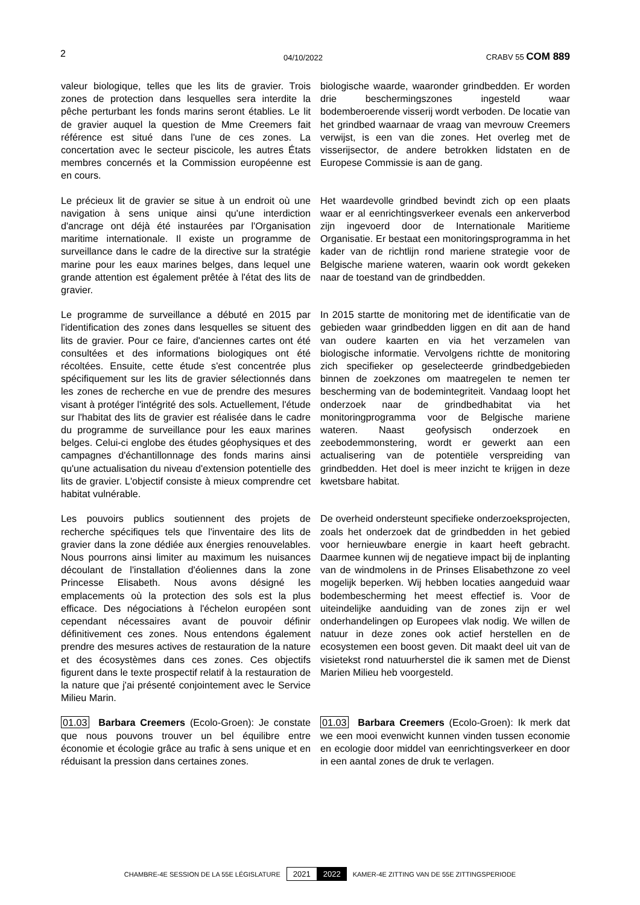2 04/10/2022 CRABV 55 COM 889
valeur biologique, telles que les lits de gravier. Trois zones de protection dans lesquelles sera interdite la pêche perturbant les fonds marins seront établies. Le lit de gravier auquel la question de Mme Creemers fait référence est situé dans l'une de ces zones. La concertation avec le secteur piscicole, les autres États membres concernés et la Commission européenne est en cours.
biologische waarde, waaronder grindbedden. Er worden drie beschermingszones ingesteld waar bodemberoerende visserij wordt verboden. De locatie van het grindbed waarnaar de vraag van mevrouw Creemers verwijst, is een van die zones. Het overleg met de visserijsector, de andere betrokken lidstaten en de Europese Commissie is aan de gang.
Le précieux lit de gravier se situe à un endroit où une navigation à sens unique ainsi qu'une interdiction d'ancrage ont déjà été instaurées par l'Organisation maritime internationale. Il existe un programme de surveillance dans le cadre de la directive sur la stratégie marine pour les eaux marines belges, dans lequel une grande attention est également prêtée à l'état des lits de gravier.
Het waardevolle grindbed bevindt zich op een plaats waar er al eenrichtingsverkeer evenals een ankerverbod zijn ingevoerd door de Internationale Maritieme Organisatie. Er bestaat een monitoringsprogramma in het kader van de richtlijn rond mariene strategie voor de Belgische mariene wateren, waarin ook wordt gekeken naar de toestand van de grindbedden.
Le programme de surveillance a débuté en 2015 par l'identification des zones dans lesquelles se situent des lits de gravier. Pour ce faire, d'anciennes cartes ont été consultées et des informations biologiques ont été récoltées. Ensuite, cette étude s'est concentrée plus spécifiquement sur les lits de gravier sélectionnés dans les zones de recherche en vue de prendre des mesures visant à protéger l'intégrité des sols. Actuellement, l'étude sur l'habitat des lits de gravier est réalisée dans le cadre du programme de surveillance pour les eaux marines belges. Celui-ci englobe des études géophysiques et des campagnes d'échantillonnage des fonds marins ainsi qu'une actualisation du niveau d'extension potentielle des lits de gravier. L'objectif consiste à mieux comprendre cet habitat vulnérable.
In 2015 startte de monitoring met de identificatie van de gebieden waar grindbedden liggen en dit aan de hand van oudere kaarten en via het verzamelen van biologische informatie. Vervolgens richtte de monitoring zich specifieker op geselecteerde grindbedgebieden binnen de zoekzones om maatregelen te nemen ter bescherming van de bodemintegriteit. Vandaag loopt het onderzoek naar de grindbedhabitat via het monitoringprogramma voor de Belgische mariene wateren. Naast geofysisch onderzoek en zeebodemmonstering, wordt er gewerkt aan een actualisering van de potentiële verspreiding van grindbedden. Het doel is meer inzicht te krijgen in deze kwetsbare habitat.
Les pouvoirs publics soutiennent des projets de recherche spécifiques tels que l'inventaire des lits de gravier dans la zone dédiée aux énergies renouvelables. Nous pourrons ainsi limiter au maximum les nuisances découlant de l'installation d'éoliennes dans la zone Princesse Elisabeth. Nous avons désigné les emplacements où la protection des sols est la plus efficace. Des négociations à l'échelon européen sont cependant nécessaires avant de pouvoir définir définitivement ces zones. Nous entendons également prendre des mesures actives de restauration de la nature et des écosystèmes dans ces zones. Ces objectifs figurent dans le texte prospectif relatif à la restauration de la nature que j'ai présenté conjointement avec le Service Milieu Marin.
De overheid ondersteunt specifieke onderzoeksprojecten, zoals het onderzoek dat de grindbedden in het gebied voor hernieuwbare energie in kaart heeft gebracht. Daarmee kunnen wij de negatieve impact bij de inplanting van de windmolens in de Prinses Elisabethzone zo veel mogelijk beperken. Wij hebben locaties aangeduid waar bodembescherming het meest effectief is. Voor de uiteindelijke aanduiding van de zones zijn er wel onderhandelingen op Europees vlak nodig. We willen de natuur in deze zones ook actief herstellen en de ecosystemen een boost geven. Dit maakt deel uit van de visietekst rond natuurherstel die ik samen met de Dienst Marien Milieu heb voorgesteld.
01.03 Barbara Creemers (Ecolo-Groen): Je constate que nous pouvons trouver un bel équilibre entre économie et écologie grâce au trafic à sens unique et en réduisant la pression dans certaines zones.
01.03 Barbara Creemers (Ecolo-Groen): Ik merk dat we een mooi evenwicht kunnen vinden tussen economie en ecologie door middel van eenrichtingsverkeer en door in een aantal zones de druk te verlagen.
CHAMBRE-4E SESSION DE LA 55E LÉGISLATURE 2021 2022 KAMER-4E ZITTING VAN DE 55E ZITTINGSPERIODE